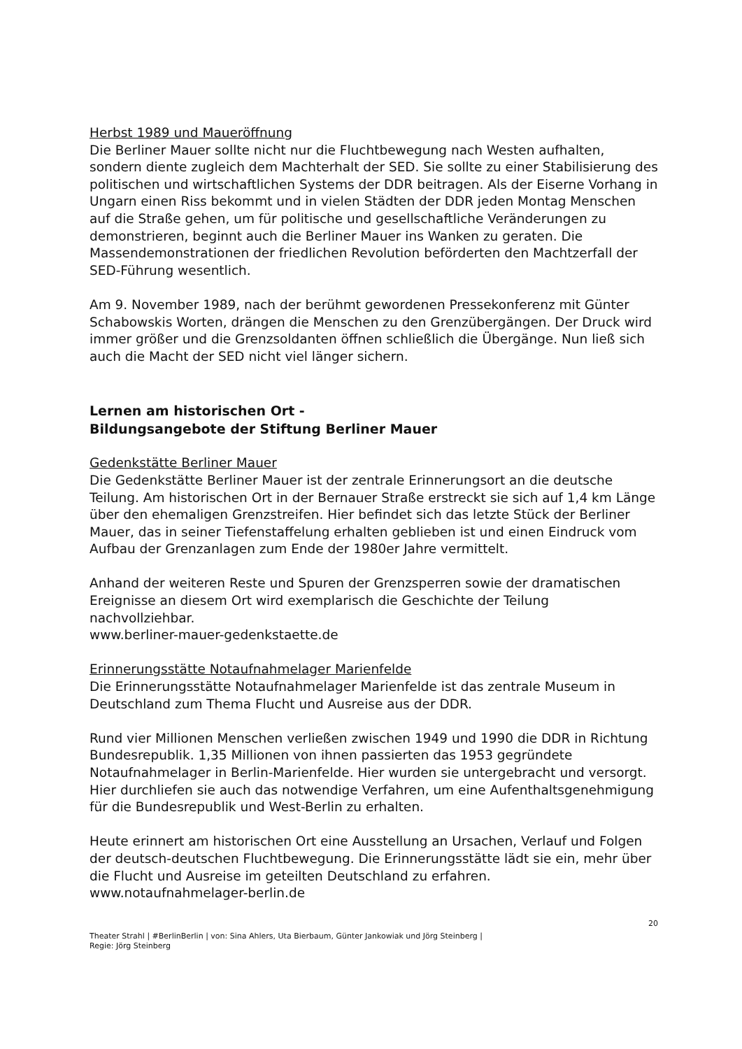Herbst 1989 und Maueröffnung
Die Berliner Mauer sollte nicht nur die Fluchtbewegung nach Westen aufhalten, sondern diente zugleich dem Machterhalt der SED. Sie sollte zu einer Stabilisierung des politischen und wirtschaftlichen Systems der DDR beitragen. Als der Eiserne Vorhang in Ungarn einen Riss bekommt und in vielen Städten der DDR jeden Montag Menschen auf die Straße gehen, um für politische und gesellschaftliche Veränderungen zu demonstrieren, beginnt auch die Berliner Mauer ins Wanken zu geraten. Die Massendemonstrationen der friedlichen Revolution beförderten den Machtzerfall der SED-Führung wesentlich.
Am 9. November 1989, nach der berühmt gewordenen Pressekonferenz mit Günter Schabowskis Worten, drängen die Menschen zu den Grenzübergängen. Der Druck wird immer größer und die Grenzsoldanten öffnen schließlich die Übergänge. Nun ließ sich auch die Macht der SED nicht viel länger sichern.
Lernen am historischen Ort -
Bildungsangebote der Stiftung Berliner Mauer
Gedenkstätte Berliner Mauer
Die Gedenkstätte Berliner Mauer ist der zentrale Erinnerungsort an die deutsche Teilung. Am historischen Ort in der Bernauer Straße erstreckt sie sich auf 1,4 km Länge über den ehemaligen Grenzstreifen. Hier befindet sich das letzte Stück der Berliner Mauer, das in seiner Tiefenstaffelung erhalten geblieben ist und einen Eindruck vom Aufbau der Grenzanlagen zum Ende der 1980er Jahre vermittelt.
Anhand der weiteren Reste und Spuren der Grenzsperren sowie der dramatischen Ereignisse an diesem Ort wird exemplarisch die Geschichte der Teilung nachvollziehbar.
www.berliner-mauer-gedenkstaette.de
Erinnerungsstätte Notaufnahmelager Marienfelde
Die Erinnerungsstätte Notaufnahmelager Marienfelde ist das zentrale Museum in Deutschland zum Thema Flucht und Ausreise aus der DDR.
Rund vier Millionen Menschen verließen zwischen 1949 und 1990 die DDR in Richtung Bundesrepublik. 1,35 Millionen von ihnen passierten das 1953 gegründete Notaufnahmelager in Berlin-Marienfelde. Hier wurden sie untergebracht und versorgt. Hier durchliefen sie auch das notwendige Verfahren, um eine Aufenthaltsgenehmigung für die Bundesrepublik und West-Berlin zu erhalten.
Heute erinnert am historischen Ort eine Ausstellung an Ursachen, Verlauf und Folgen der deutsch-deutschen Fluchtbewegung. Die Erinnerungsstätte lädt sie ein, mehr über die Flucht und Ausreise im geteilten Deutschland zu erfahren.
www.notaufnahmelager-berlin.de
20
Theater Strahl | #BerlinBerlin | von: Sina Ahlers, Uta Bierbaum, Günter Jankowiak und Jörg Steinberg |
Regie: Jörg Steinberg